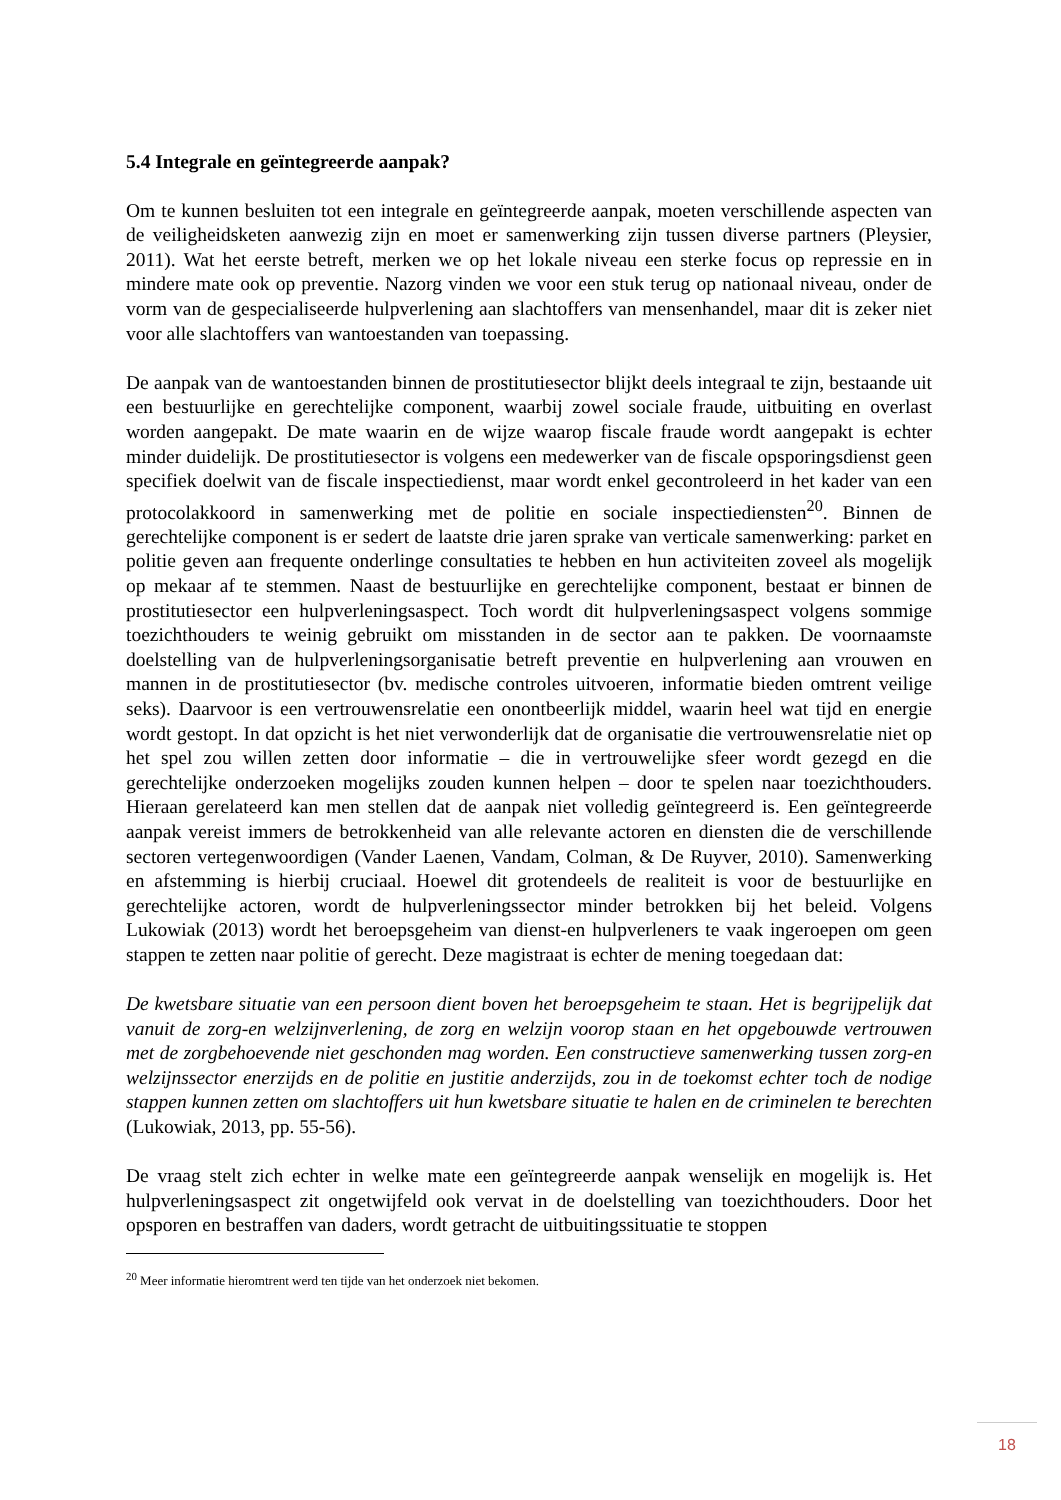5.4 Integrale en geïntegreerde aanpak?
Om te kunnen besluiten tot een integrale en geïntegreerde aanpak, moeten verschillende aspecten van de veiligheidsketen aanwezig zijn en moet er samenwerking zijn tussen diverse partners (Pleysier, 2011). Wat het eerste betreft, merken we op het lokale niveau een sterke focus op repressie en in mindere mate ook op preventie. Nazorg vinden we voor een stuk terug op nationaal niveau, onder de vorm van de gespecialiseerde hulpverlening aan slachtoffers van mensenhandel, maar dit is zeker niet voor alle slachtoffers van wantoestanden van toepassing.
De aanpak van de wantoestanden binnen de prostitutiesector blijkt deels integraal te zijn, bestaande uit een bestuurlijke en gerechtelijke component, waarbij zowel sociale fraude, uitbuiting en overlast worden aangepakt. De mate waarin en de wijze waarop fiscale fraude wordt aangepakt is echter minder duidelijk. De prostitutiesector is volgens een medewerker van de fiscale opsporingsdienst geen specifiek doelwit van de fiscale inspectiedienst, maar wordt enkel gecontroleerd in het kader van een protocolakkoord in samenwerking met de politie en sociale inspectiediensten<sup>20</sup>. Binnen de gerechtelijke component is er sedert de laatste drie jaren sprake van verticale samenwerking: parket en politie geven aan frequente onderlinge consultaties te hebben en hun activiteiten zoveel als mogelijk op mekaar af te stemmen. Naast de bestuurlijke en gerechtelijke component, bestaat er binnen de prostitutiesector een hulpverleningsaspect. Toch wordt dit hulpverleningsaspect volgens sommige toezichthouders te weinig gebruikt om misstanden in de sector aan te pakken. De voornaamste doelstelling van de hulpverleningsorganisatie betreft preventie en hulpverlening aan vrouwen en mannen in de prostitutiesector (bv. medische controles uitvoeren, informatie bieden omtrent veilige seks). Daarvoor is een vertrouwensrelatie een onontbeerlijk middel, waarin heel wat tijd en energie wordt gestopt. In dat opzicht is het niet verwonderlijk dat de organisatie die vertrouwensrelatie niet op het spel zou willen zetten door informatie – die in vertrouwelijke sfeer wordt gezegd en die gerechtelijke onderzoeken mogelijks zouden kunnen helpen – door te spelen naar toezichthouders. Hieraan gerelateerd kan men stellen dat de aanpak niet volledig geïntegreerd is. Een geïntegreerde aanpak vereist immers de betrokkenheid van alle relevante actoren en diensten die de verschillende sectoren vertegenwoordigen (Vander Laenen, Vandam, Colman, & De Ruyver, 2010). Samenwerking en afstemming is hierbij cruciaal. Hoewel dit grotendeels de realiteit is voor de bestuurlijke en gerechtelijke actoren, wordt de hulpverleningssector minder betrokken bij het beleid. Volgens Lukowiak (2013) wordt het beroepsgeheim van dienst-en hulpverleners te vaak ingeroepen om geen stappen te zetten naar politie of gerecht. Deze magistraat is echter de mening toegedaan dat:
De kwetsbare situatie van een persoon dient boven het beroepsgeheim te staan. Het is begrijpelijk dat vanuit de zorg-en welzijnverlening, de zorg en welzijn voorop staan en het opgebouwde vertrouwen met de zorgbehoevende niet geschonden mag worden. Een constructieve samenwerking tussen zorg-en welzijnssector enerzijds en de politie en justitie anderzijds, zou in de toekomst echter toch de nodige stappen kunnen zetten om slachtoffers uit hun kwetsbare situatie te halen en de criminelen te berechten (Lukowiak, 2013, pp. 55-56).
De vraag stelt zich echter in welke mate een geïntegreerde aanpak wenselijk en mogelijk is. Het hulpverleningsaspect zit ongetwijfeld ook vervat in de doelstelling van toezichthouders. Door het opsporen en bestraffen van daders, wordt getracht de uitbuitingssituatie te stoppen
<sup>20</sup> Meer informatie hieromtrent werd ten tijde van het onderzoek niet bekomen.
18